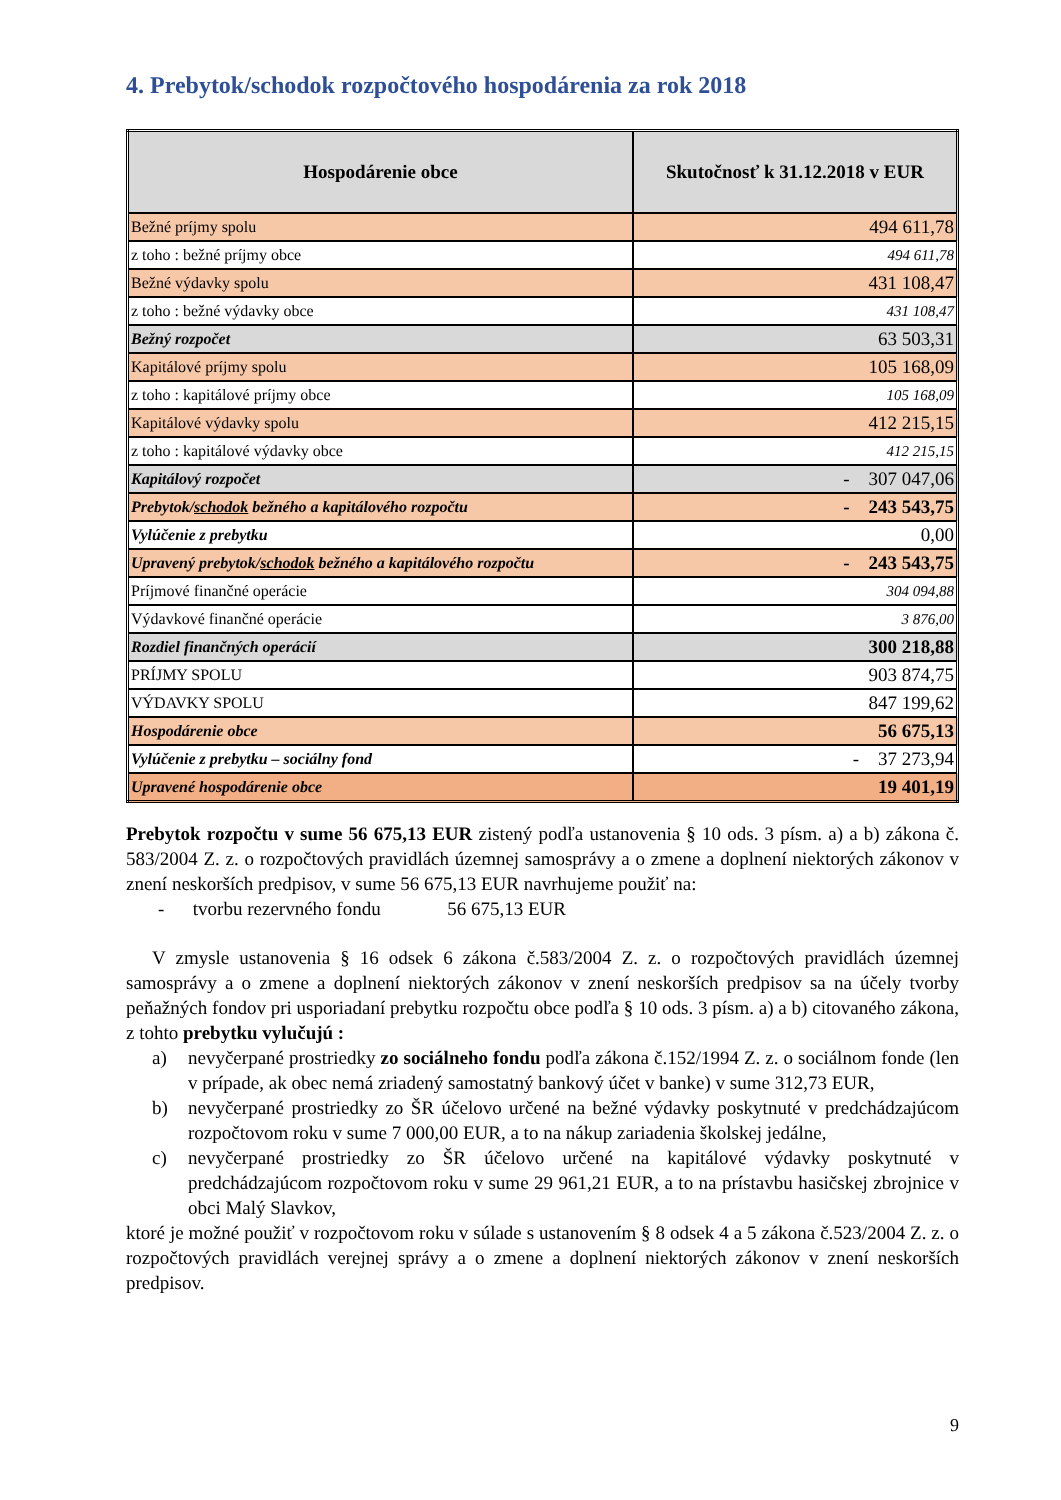4. Prebytok/schodok rozpočtového hospodárenia za rok 2018
| Hospodárenie obce | Skutočnosť k 31.12.2018 v EUR |
| --- | --- |
| Bežné príjmy spolu | 494 611,78 |
| z toho : bežné príjmy obce | 494 611,78 |
| Bežné výdavky spolu | 431 108,47 |
| z toho : bežné výdavky obce | 431 108,47 |
| Bežný rozpočet | 63 503,31 |
| Kapitálové príjmy spolu | 105 168,09 |
| z toho : kapitálové príjmy obce | 105 168,09 |
| Kapitálové výdavky spolu | 412 215,15 |
| z toho : kapitálové výdavky obce | 412 215,15 |
| Kapitálový rozpočet | - 307 047,06 |
| Prebytok/ schodok bežného a kapitálového rozpočtu | - 243 543,75 |
| Vylúčenie z prebytku | 0,00 |
| Upravený prebytok/ schodok bežného a kapitálového rozpočtu | - 243 543,75 |
| Príjmové finančné operácie | 304 094,88 |
| Výdavkové finančné operácie | 3 876,00 |
| Rozdiel finančných operácií | 300 218,88 |
| PRÍJMY SPOLU | 903 874,75 |
| VÝDAVKY SPOLU | 847 199,62 |
| Hospodárenie obce | 56 675,13 |
| Vylúčenie z prebytku – sociálny fond | - 37 273,94 |
| Upravené hospodárenie obce | 19 401,19 |
Prebytok rozpočtu v sume 56 675,13 EUR zistený podľa ustanovenia § 10 ods. 3 písm. a) a b) zákona č. 583/2004 Z. z. o rozpočtových pravidlách územnej samosprávy a o zmene a doplnení niektorých zákonov v znení neskorších predpisov, v sume 56 675,13 EUR navrhujeme použiť na:
- tvorbu rezervného fondu 56 675,13 EUR
V zmysle ustanovenia § 16 odsek 6 zákona č.583/2004 Z. z. o rozpočtových pravidlách územnej samosprávy a o zmene a doplnení niektorých zákonov v znení neskorších predpisov sa na účely tvorby peňažných fondov pri usporiadaní prebytku rozpočtu obce podľa § 10 ods. 3 písm. a) a b) citovaného zákona, z tohto prebytku vylučujú :
a) nevyčerpané prostriedky zo sociálneho fondu podľa zákona č.152/1994 Z. z. o sociálnom fonde (len v prípade, ak obec nemá zriadený samostatný bankový účet v banke) v sume 312,73 EUR,
b) nevyčerpané prostriedky zo ŠR účelovo určené na bežné výdavky poskytnuté v predchádzajúcom rozpočtovom roku v sume 7 000,00 EUR, a to na nákup zariadenia školskej jedálne,
c) nevyčerpané prostriedky zo ŠR účelovo určené na kapitálové výdavky poskytnuté v predchádzajúcom rozpočtovom roku v sume 29 961,21 EUR, a to na prístavbu hasičskej zbrojnice v obci Malý Slavkov,
ktoré je možné použiť v rozpočtovom roku v súlade s ustanovením § 8 odsek 4 a 5 zákona č.523/2004 Z. z. o rozpočtových pravidlách verejnej správy a o zmene a doplnení niektorých zákonov v znení neskorších predpisov.
9